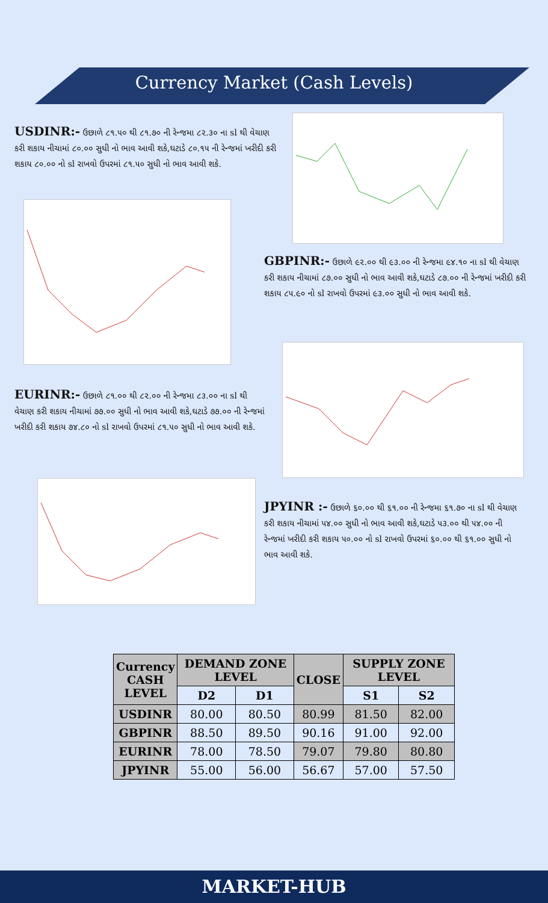Currency Market (Cash Levels)
USDINR:- ઉછાળે ૮૧.૫૦ થી ૮૧.૭૦ ની રેન્જમા ૮૨.૩૦ ના sl થી વેચાણ કરી શકાય નીચામાં ૮૦.૦૦ સુધી નો ભાવ આવી શકે,ઘટાડે ૮૦.૧૫ ની રેન્જમાં ખરીદી કરી શકાય ૮૦.૦૦ નો sl રાખવો ઉપરમાં ૮૧.૫૦ સુધી નો ભાવ આવી શકે.
GBPINR:- ઉછાળે ૯૨.૦૦ થી ૯૩.૦૦ ની રેન્જમા ૯૪.૧૦ ના sl થી વેચાણ કરી શકાય નીચામાં ૮૭.૦૦ સુધી નો ભાવ આવી શકે,ઘટાડે ૮૭.૦૦ ની રેન્જમાં ખરીદી કરી શકાય ૮૫.૯૦ નો sl રાખવો ઉપરમાં ૯૩.૦૦ સુધી નો ભાવ આવી શકે.
EURINR:- ઉછાળે ૮૧.૦૦ થી ૮૨.૦૦ ની રેન્જમા ૮૩.૦૦ ના sl થી વેચાણ કરી શકાય નીચામાં ૭૭.૦૦ સુધી નો ભાવ આવી શકે,ઘટાડે ૭૭.૦૦ ની રેન્જમાં ખરીદી કરી શકાય ૭૪.૮૦ નો sl રાખવો ઉપરમાં ૮૧.૫૦ સુધી નો ભાવ આવી શકે.
JPYINR :- ઉછાળે ૬૦.૦૦ થી ૬૧.૦૦ ની રેન્જમા ૬૧.૭૦ ના sl થી વેચાણ કરી શકાય નીચામાં ૫૪.૦૦ સુધી નો ભાવ આવી શકે,ઘટાડે ૫૩.૦૦ થી ૫૪.૦૦ ની રેન્જમાં ખરીદી કરી શકાય ૫૦.૦૦ નો sl રાખવો ઉપરમાં ૬૦.૦૦ થી ૬૧.૦૦ સુધી નો ભાવ આવી શકે.
| Currency CASH LEVEL | DEMAND ZONE LEVEL | | CLOSE | SUPPLY ZONE LEVEL | |
| --- | --- | --- | --- | --- | --- |
| | D2 | D1 | | S1 | S2 |
| USDINR | 80.00 | 80.50 | 80.99 | 81.50 | 82.00 |
| GBPINR | 88.50 | 89.50 | 90.16 | 91.00 | 92.00 |
| EURINR | 78.00 | 78.50 | 79.07 | 79.80 | 80.80 |
| JPYINR | 55.00 | 56.00 | 56.67 | 57.00 | 57.50 |
MARKET-HUB